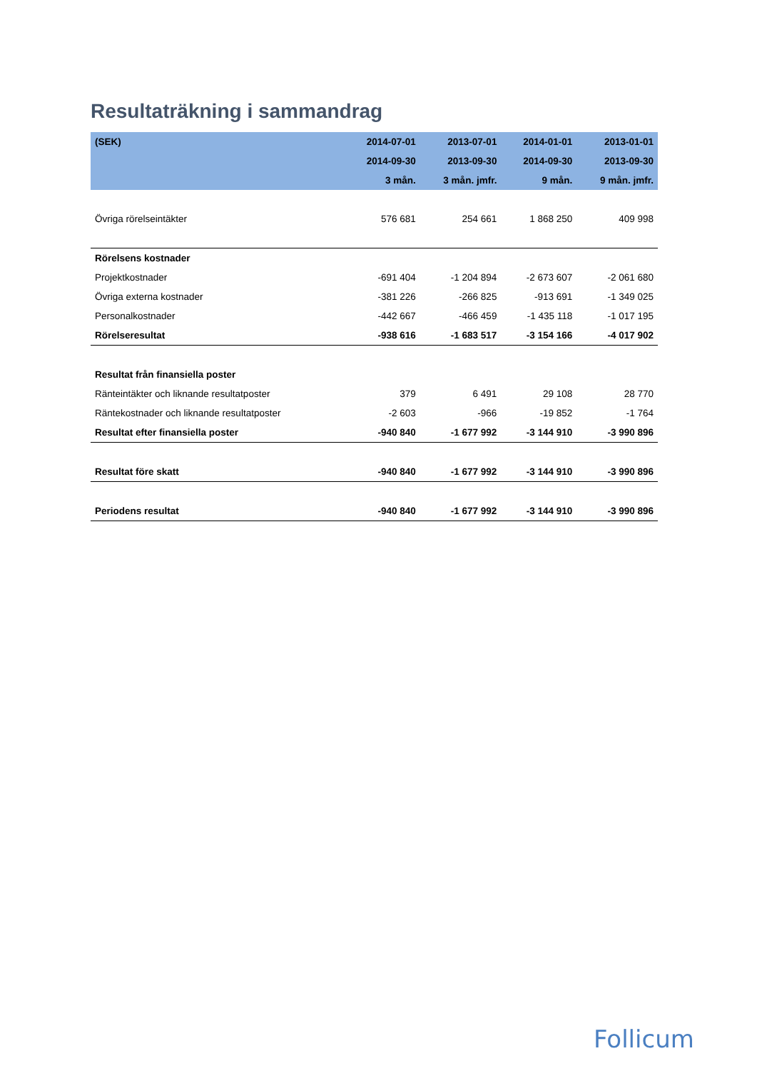Resultaträkning i sammandrag
| (SEK) | 2014-07-01 | 2013-07-01 | 2014-01-01 | 2013-01-01 |
| --- | --- | --- | --- | --- |
| | 2014-09-30 | 2013-09-30 | 2014-09-30 | 2013-09-30 |
| | 3 mån. | 3 mån. jmfr. | 9 mån. | 9 mån. jmfr. |
| Övriga rörelseintäkter | 576 681 | 254 661 | 1 868 250 | 409 998 |
| Rörelsens kostnader | | | | |
| Projektkostnader | -691 404 | -1 204 894 | -2 673 607 | -2 061 680 |
| Övriga externa kostnader | -381 226 | -266 825 | -913 691 | -1 349 025 |
| Personalkostnader | -442 667 | -466 459 | -1 435 118 | -1 017 195 |
| Rörelseresultat | -938 616 | -1 683 517 | -3 154 166 | -4 017 902 |
| Resultat från finansiella poster | | | | |
| Ränteintäkter och liknande resultatposter | 379 | 6 491 | 29 108 | 28 770 |
| Räntekostnader och liknande resultatposter | -2 603 | -966 | -19 852 | -1 764 |
| Resultat efter finansiella poster | -940 840 | -1 677 992 | -3 144 910 | -3 990 896 |
| Resultat före skatt | -940 840 | -1 677 992 | -3 144 910 | -3 990 896 |
| Periodens resultat | -940 840 | -1 677 992 | -3 144 910 | -3 990 896 |
Follicum